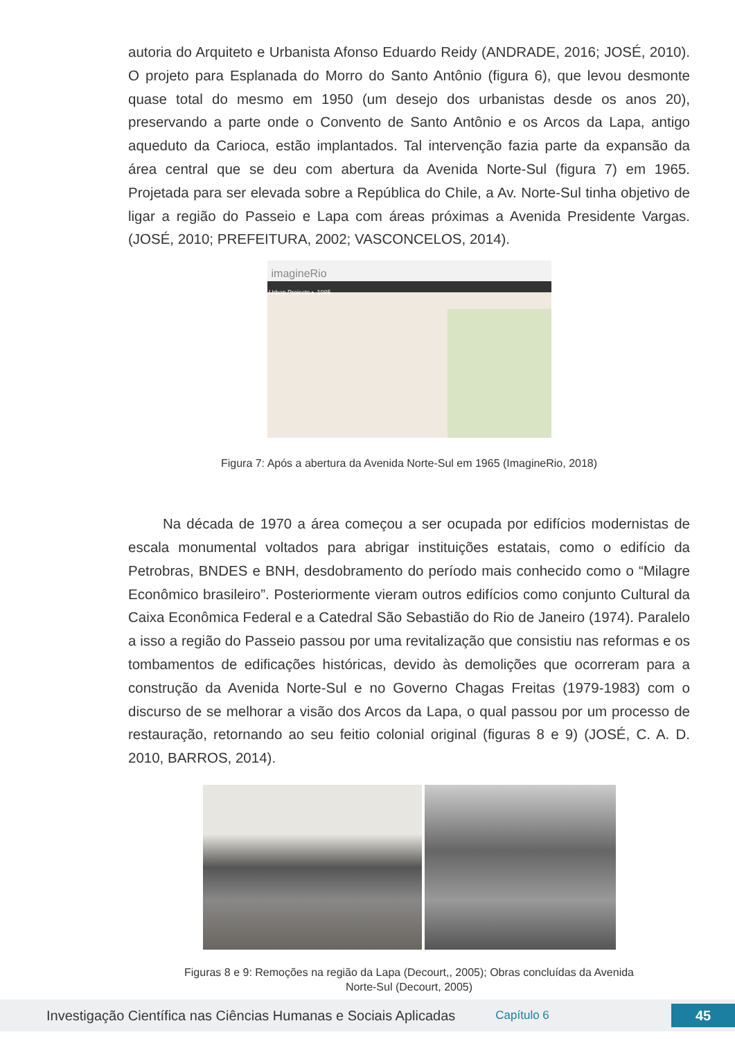autoria do Arquiteto e Urbanista Afonso Eduardo Reidy (ANDRADE, 2016; JOSÉ, 2010). O projeto para Esplanada do Morro do Santo Antônio (figura 6), que levou desmonte quase total do mesmo em 1950 (um desejo dos urbanistas desde os anos 20), preservando a parte onde o Convento de Santo Antônio e os Arcos da Lapa, antigo aqueduto da Carioca, estão implantados. Tal intervenção fazia parte da expansão da área central que se deu com abertura da Avenida Norte-Sul (figura 7) em 1965. Projetada para ser elevada sobre a República do Chile, a Av. Norte-Sul tinha objetivo de ligar a região do Passeio e Lapa com áreas próximas a Avenida Presidente Vargas. (JOSÉ, 2010; PREFEITURA, 2002; VASCONCELOS, 2014).
imagineRio
Urban Projects ▸ 1985
Figura 7: Após a abertura da Avenida Norte-Sul em 1965 (ImagineRio, 2018)
Na década de 1970 a área começou a ser ocupada por edifícios modernistas de escala monumental voltados para abrigar instituições estatais, como o edifício da Petrobras, BNDES e BNH, desdobramento do período mais conhecido como o “Milagre Econômico brasileiro”. Posteriormente vieram outros edifícios como conjunto Cultural da Caixa Econômica Federal e a Catedral São Sebastião do Rio de Janeiro (1974). Paralelo a isso a região do Passeio passou por uma revitalização que consistiu nas reformas e os tombamentos de edificações históricas, devido às demolições que ocorreram para a construção da Avenida Norte-Sul e no Governo Chagas Freitas (1979-1983) com o discurso de se melhorar a visão dos Arcos da Lapa, o qual passou por um processo de restauração, retornando ao seu feitio colonial original (figuras 8 e 9) (JOSÉ, C. A. D. 2010, BARROS, 2014).
Figuras 8 e 9: Remoções na região da Lapa (Decourt,, 2005); Obras concluídas da Avenida
Norte-Sul (Decourt, 2005)
Investigação Científica nas Ciências Humanas e Sociais Aplicadas Capítulo 6 45